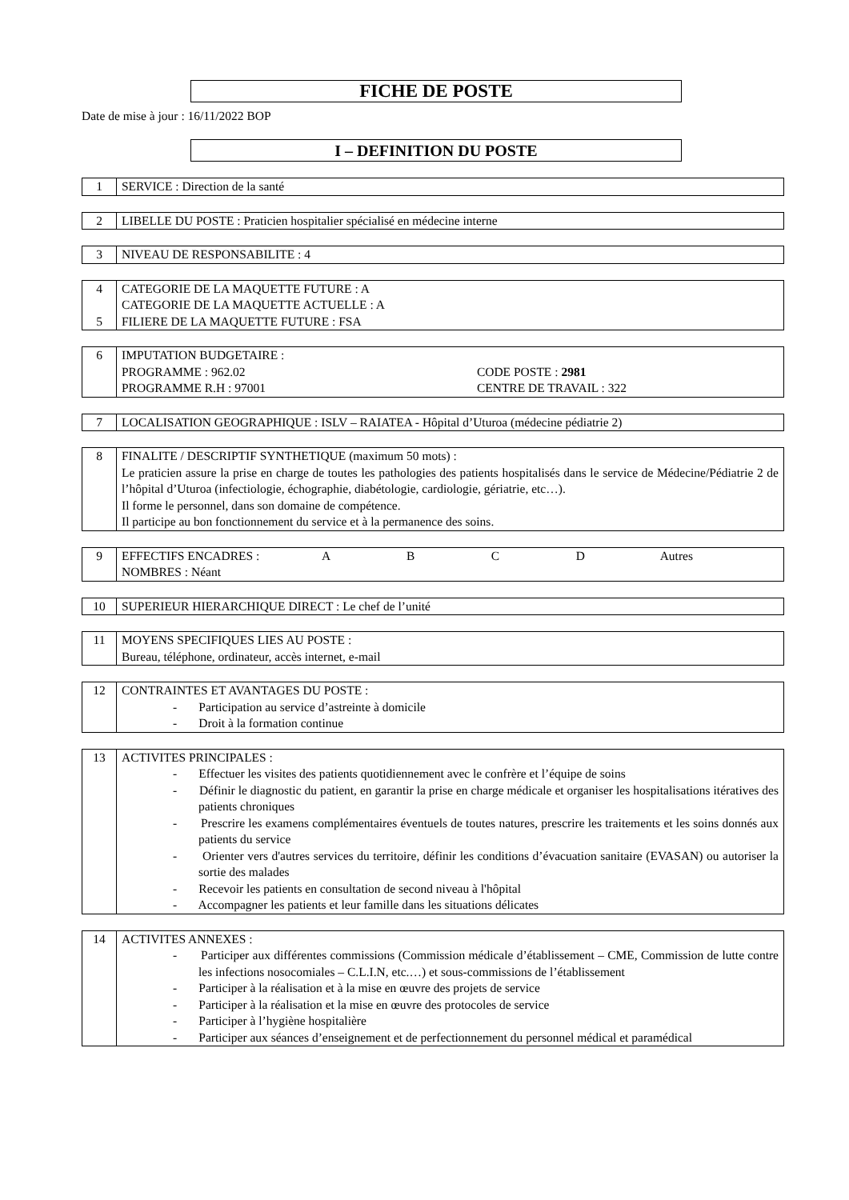FICHE DE POSTE
Date de mise à jour : 16/11/2022 BOP
I – DEFINITION DU POSTE
| 1 | SERVICE : Direction de la santé |
| 2 | LIBELLE DU POSTE : Praticien hospitalier spécialisé en médecine interne |
| 3 | NIVEAU DE RESPONSABILITE : 4 |
| 4 5 | CATEGORIE DE LA MAQUETTE FUTURE : A CATEGORIE DE LA MAQUETTE ACTUELLE : A FILIERE DE LA MAQUETTE FUTURE : FSA |
| 6 | IMPUTATION BUDGETAIRE : PROGRAMME : 962.02 CODE POSTE : 2981 PROGRAMME R.H : 97001 CENTRE DE TRAVAIL : 322 |
| 7 | LOCALISATION GEOGRAPHIQUE : ISLV – RAIATEA - Hôpital d’Uturoa (médecine pédiatrie 2) |
| 8 | FINALITE / DESCRIPTIF SYNTHETIQUE (maximum 50 mots) : Le praticien assure la prise en charge de toutes les pathologies des patients hospitalisés dans le service de Médecine/Pédiatrie 2 de l’hôpital d’Uturoa (infectiologie, échographie, diabétologie, cardiologie, gériatrie, etc…). Il forme le personnel, dans son domaine de compétence. Il participe au bon fonctionnement du service et à la permanence des soins. |
| 9 | EFFECTIFS ENCADRES : A B C D Autres NOMBRES : Néant |
| 10 | SUPERIEUR HIERARCHIQUE DIRECT : Le chef de l’unité |
| 11 | MOYENS SPECIFIQUES LIES AU POSTE : Bureau, téléphone, ordinateur, accès internet, e-mail |
| 12 | CONTRAINTES ET AVANTAGES DU POSTE : - Participation au service d’astreinte à domicile - Droit à la formation continue |
| 13 | ACTIVITES PRINCIPALES : - Effectuer les visites des patients quotidiennement avec le confrère et l’équipe de soins - Définir le diagnostic du patient, en garantir la prise en charge médicale et organiser les hospitalisations itératives des patients chroniques - Prescrire les examens complémentaires éventuels de toutes natures, prescrire les traitements et les soins donnés aux patients du service - Orienter vers d'autres services du territoire, définir les conditions d’évacuation sanitaire (EVASAN) ou autoriser la sortie des malades - Recevoir les patients en consultation de second niveau à l'hôpital - Accompagner les patients et leur famille dans les situations délicates |
| 14 | ACTIVITES ANNEXES : - Participer aux différentes commissions (Commission médicale d’établissement – CME, Commission de lutte contre les infections nosocomiales – C.L.I.N, etc.…) et sous-commissions de l’établissement - Participer à la réalisation et à la mise en œuvre des projets de service - Participer à la réalisation et la mise en œuvre des protocoles de service - Participer à l’hygiène hospitalière - Participer aux séances d’enseignement et de perfectionnement du personnel médical et paramédical |